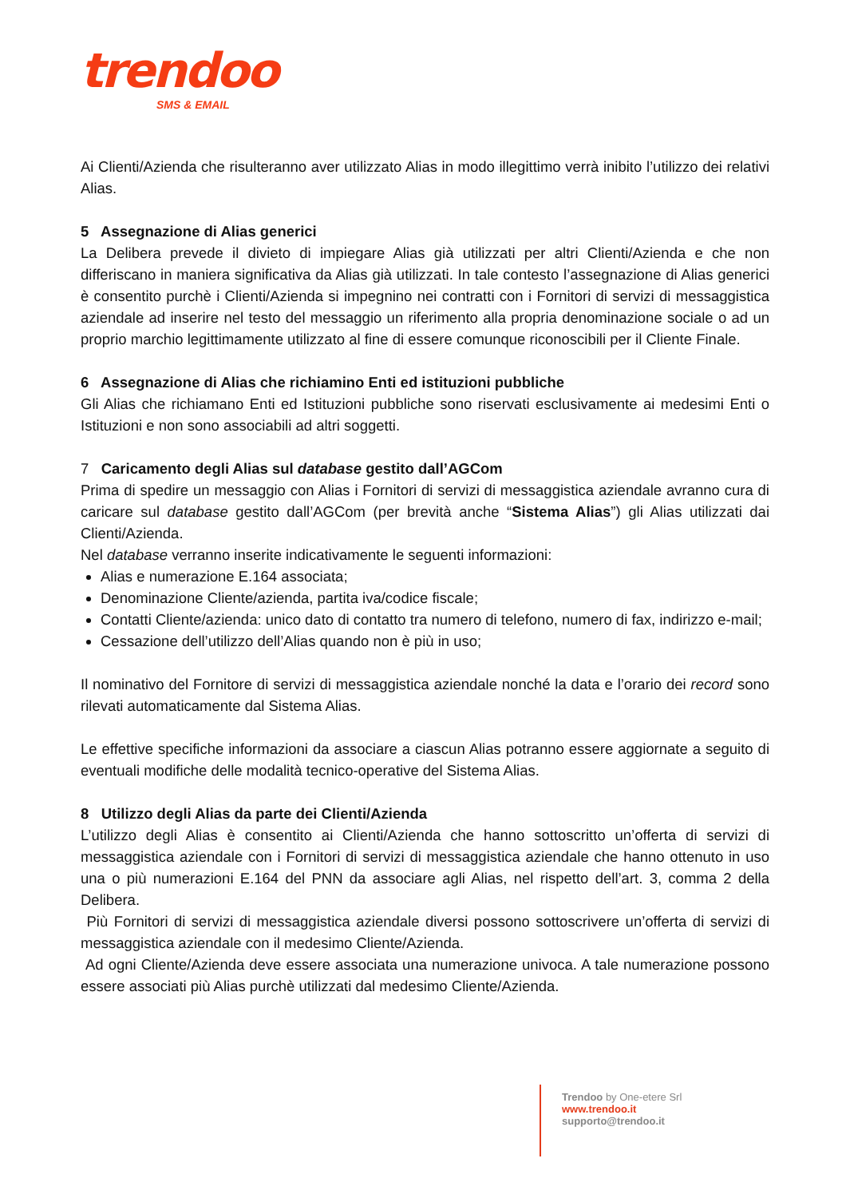trendoo
SMS & EMAIL
Ai Clienti/Azienda che risulteranno aver utilizzato Alias in modo illegittimo verrà inibito l’utilizzo dei relativi Alias.
5 Assegnazione di Alias generici
La Delibera prevede il divieto di impiegare Alias già utilizzati per altri Clienti/Azienda e che non differiscano in maniera significativa da Alias già utilizzati. In tale contesto l’assegnazione di Alias generici è consentito purchè i Clienti/Azienda si impegnino nei contratti con i Fornitori di servizi di messaggistica aziendale ad inserire nel testo del messaggio un riferimento alla propria denominazione sociale o ad un proprio marchio legittimamente utilizzato al fine di essere comunque riconoscibili per il Cliente Finale.
6 Assegnazione di Alias che richiamino Enti ed istituzioni pubbliche
Gli Alias che richiamano Enti ed Istituzioni pubbliche sono riservati esclusivamente ai medesimi Enti o Istituzioni e non sono associabili ad altri soggetti.
7 Caricamento degli Alias sul database gestito dall’AGCom
Prima di spedire un messaggio con Alias i Fornitori di servizi di messaggistica aziendale avranno cura di caricare sul database gestito dall’AGCom (per brevità anche “Sistema Alias”) gli Alias utilizzati dai Clienti/Azienda.
Nel database verranno inserite indicativamente le seguenti informazioni:
Alias e numerazione E.164 associata;
Denominazione Cliente/azienda, partita iva/codice fiscale;
Contatti Cliente/azienda: unico dato di contatto tra numero di telefono, numero di fax, indirizzo e-mail;
Cessazione dell’utilizzo dell’Alias quando non è più in uso;
Il nominativo del Fornitore di servizi di messaggistica aziendale nonché la data e l’orario dei record sono rilevati automaticamente dal Sistema Alias.
Le effettive specifiche informazioni da associare a ciascun Alias potranno essere aggiornate a seguito di eventuali modifiche delle modalità tecnico-operative del Sistema Alias.
8 Utilizzo degli Alias da parte dei Clienti/Azienda
L’utilizzo degli Alias è consentito ai Clienti/Azienda che hanno sottoscritto un’offerta di servizi di messaggistica aziendale con i Fornitori di servizi di messaggistica aziendale che hanno ottenuto in uso una o più numerazioni E.164 del PNN da associare agli Alias, nel rispetto dell’art. 3, comma 2 della Delibera.
Più Fornitori di servizi di messaggistica aziendale diversi possono sottoscrivere un’offerta di servizi di messaggistica aziendale con il medesimo Cliente/Azienda.
Ad ogni Cliente/Azienda deve essere associata una numerazione univoca. A tale numerazione possono essere associati più Alias purchè utilizzati dal medesimo Cliente/Azienda.
Trendoo by One-etere Srl
www.trendoo.it
supporto@trendoo.it